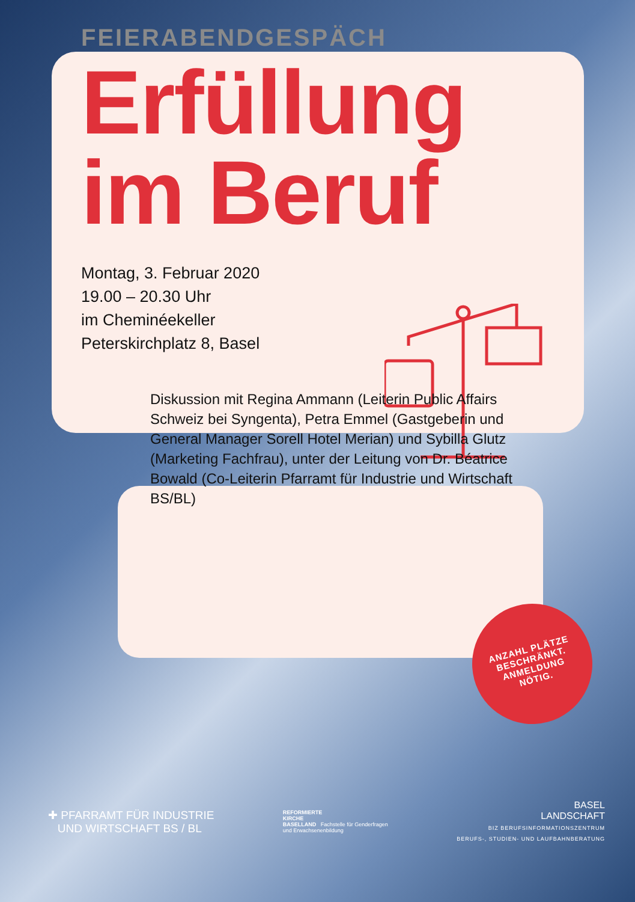FEIERABENDGESPÄCH
Erfüllung
im Beruf
Montag, 3. Februar 2020
19.00 – 20.30 Uhr
im Cheminéekeller
Peterskirchplatz 8, Basel
Diskussion mit Regina Ammann (Leiterin Public Affairs Schweiz bei Syngenta), Petra Emmel (Gastgeberin und General Manager Sorell Hotel Merian) und Sybilla Glutz (Marketing Fachfrau), unter der Leitung von Dr. Béatrice Bowald (Co-Leiterin Pfarramt für Industrie und Wirtschaft BS/BL)
ANZAHL PLÄTZE
BESCHRÄNKT.
ANMELDUNG
NÖTIG.
✚ PFARRAMT FÜR INDUSTRIE
UND WIRTSCHAFT BS / BL
REFORMIERTE
KIRCHE
BASELLAND Fachstelle für Genderfragen
und Erwachsenenbildung
BASEL
LANDSCHAFT
BIZ BERUFSINFORMATIONSZENTRUM
BERUFS-, STUDIEN- UND LAUFBAHNBERATUNG